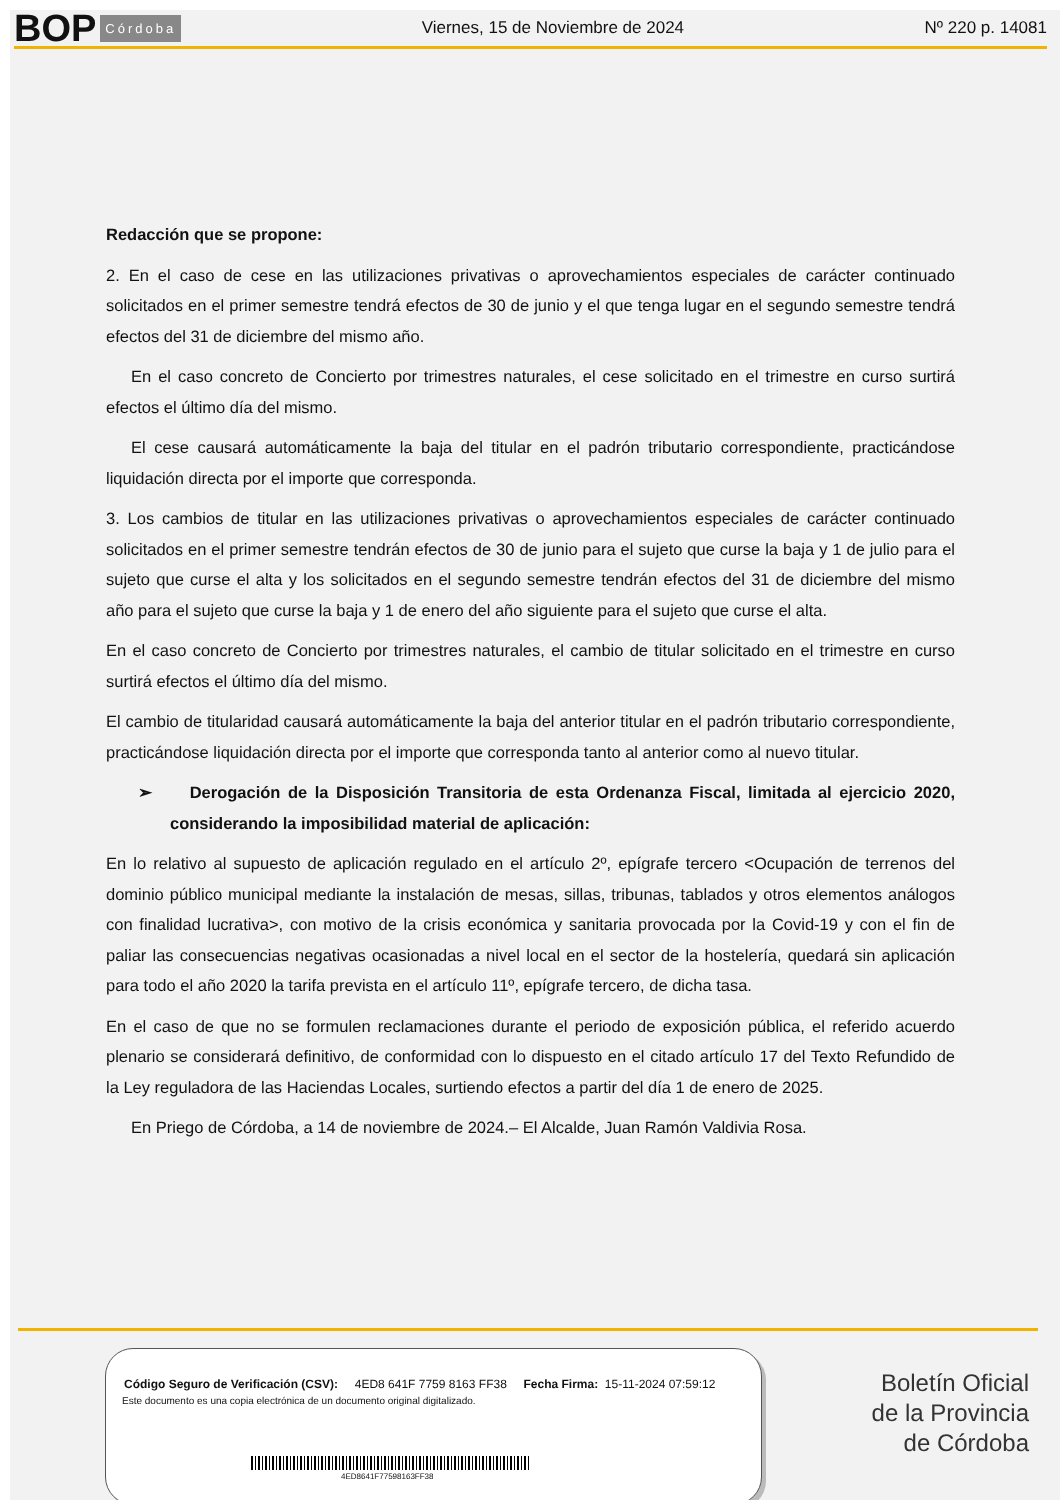BOP Córdoba Viernes, 15 de Noviembre de 2024 Nº 220 p. 14081
Redacción que se propone:
2. En el caso de cese en las utilizaciones privativas o aprovechamientos especiales de carácter continuado solicitados en el primer semestre tendrá efectos de 30 de junio y el que tenga lugar en el segundo semestre tendrá efectos del 31 de diciembre del mismo año.
En el caso concreto de Concierto por trimestres naturales, el cese solicitado en el trimestre en curso surtirá efectos el último día del mismo.
El cese causará automáticamente la baja del titular en el padrón tributario correspondiente, practicándose liquidación directa por el importe que corresponda.
3. Los cambios de titular en las utilizaciones privativas o aprovechamientos especiales de carácter continuado solicitados en el primer semestre tendrán efectos de 30 de junio para el sujeto que curse la baja y 1 de julio para el sujeto que curse el alta y los solicitados en el segundo semestre tendrán efectos del 31 de diciembre del mismo año para el sujeto que curse la baja y 1 de enero del año siguiente para el sujeto que curse el alta.
En el caso concreto de Concierto por trimestres naturales, el cambio de titular solicitado en el trimestre en curso surtirá efectos el último día del mismo.
El cambio de titularidad causará automáticamente la baja del anterior titular en el padrón tributario correspondiente, practicándose liquidación directa por el importe que corresponda tanto al anterior como al nuevo titular.
➢ Derogación de la Disposición Transitoria de esta Ordenanza Fiscal, limitada al ejercicio 2020, considerando la imposibilidad material de aplicación:
En lo relativo al supuesto de aplicación regulado en el artículo 2º, epígrafe tercero <Ocupación de terrenos del dominio público municipal mediante la instalación de mesas, sillas, tribunas, tablados y otros elementos análogos con finalidad lucrativa>, con motivo de la crisis económica y sanitaria provocada por la Covid-19 y con el fin de paliar las consecuencias negativas ocasionadas a nivel local en el sector de la hostelería, quedará sin aplicación para todo el año 2020 la tarifa prevista en el artículo 11º, epígrafe tercero, de dicha tasa.
En el caso de que no se formulen reclamaciones durante el periodo de exposición pública, el referido acuerdo plenario se considerará definitivo, de conformidad con lo dispuesto en el citado artículo 17 del Texto Refundido de la Ley reguladora de las Haciendas Locales, surtiendo efectos a partir del día 1 de enero de 2025.
En Priego de Córdoba, a 14 de noviembre de 2024.– El Alcalde, Juan Ramón Valdivia Rosa.
Código Seguro de Verificación (CSV): 4ED8 641F 7759 8163 FF38 Fecha Firma: 15-11-2024 07:59:12
Este documento es una copia electrónica de un documento original digitalizado.
4ED8641F77598163FF38
Boletín Oficial
de la Provincia
de Córdoba